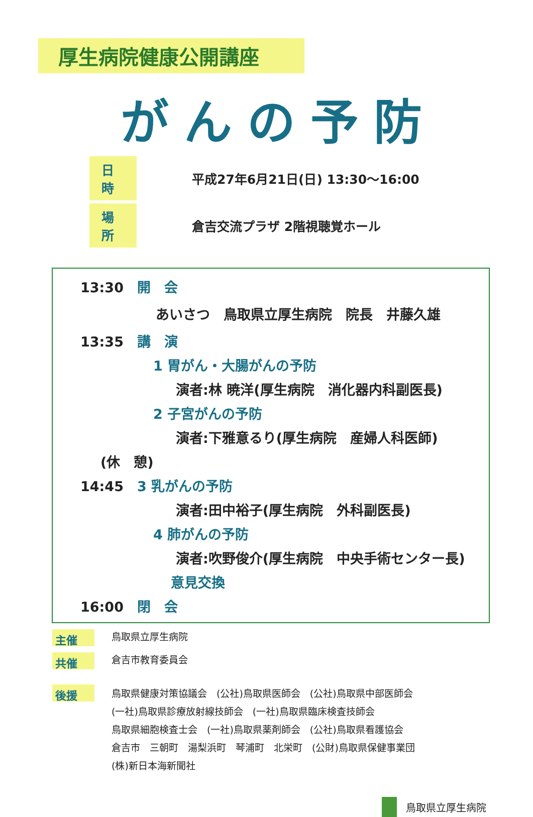厚生病院健康公開講座
がんの予防
日時 平成27年6月21日(日) 13:30～16:00
場所 倉吉交流プラザ 2階視聴覚ホール
13:30　開　会
あいさつ　鳥取県立厚生病院　院長　井藤久雄
13:35　講　演
1 胃がん・大腸がんの予防
演者:林 暁洋(厚生病院　消化器内科副医長)
2 子宮がんの予防
演者:下雅意るり(厚生病院　産婦人科医師)
(休　憩)
14:45　3 乳がんの予防
演者:田中裕子(厚生病院　外科副医長)
4 肺がんの予防
演者:吹野俊介(厚生病院　中央手術センター長)
意見交換
16:00　閉　会
主催 鳥取県立厚生病院
共催 倉吉市教育委員会
後援
鳥取県健康対策協議会　(公社)鳥取県医師会　(公社)鳥取県中部医師会
(一社)鳥取県診療放射線技師会　(一社)鳥取県臨床検査技師会
鳥取県細胞検査士会　(一社)鳥取県薬剤師会　(公社)鳥取県看護協会
倉吉市　三朝町　湯梨浜町　琴浦町　北栄町　(公財)鳥取県保健事業団
(株)新日本海新聞社
鳥取県立厚生病院